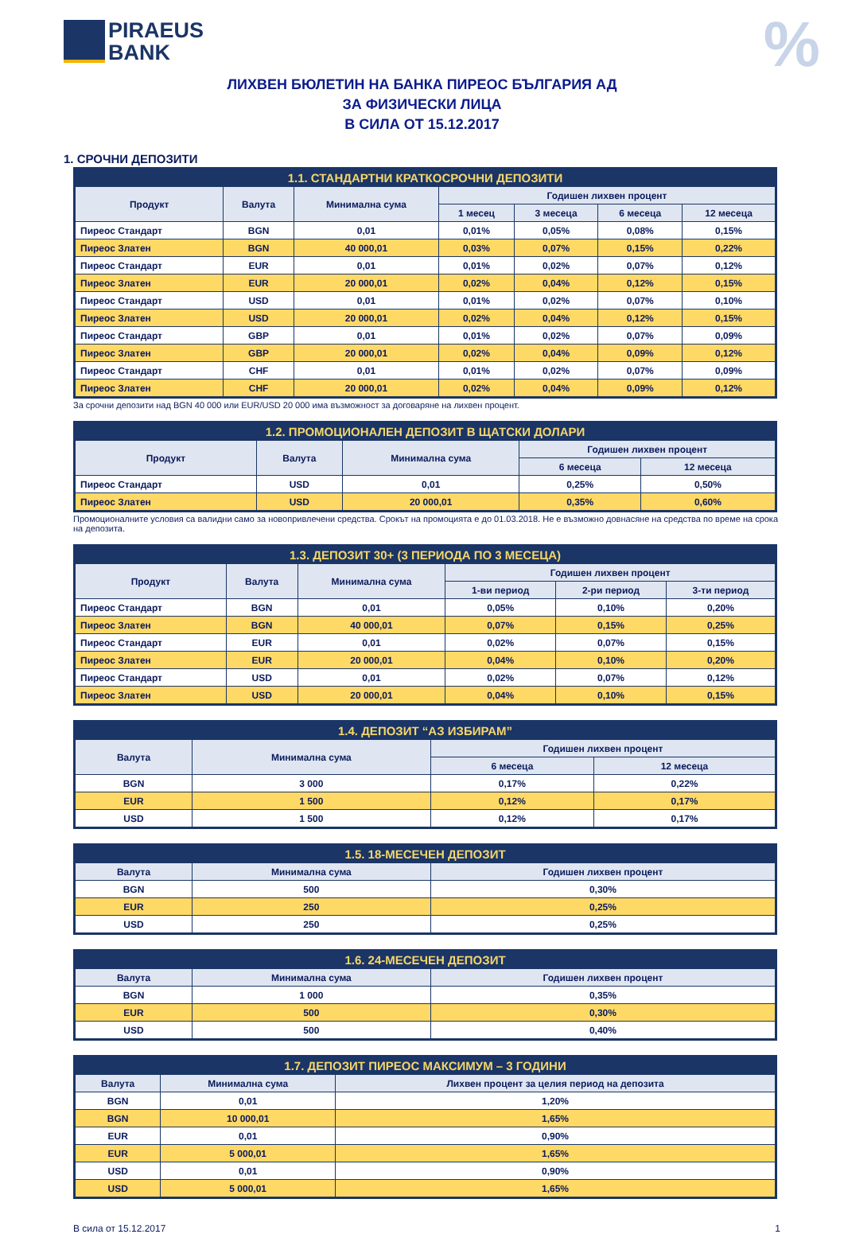PIRAEUS
BANK
%
ЛИХВЕН БЮЛЕТИН НА БАНКА ПИРЕОС БЪЛГАРИЯ АД
ЗА ФИЗИЧЕСКИ ЛИЦА
В СИЛА ОТ 15.12.2017
1. СРОЧНИ ДЕПОЗИТИ
| 1.1. СТАНДАРТНИ КРАТКОСРОЧНИ ДЕПОЗИТИ | | | | | | |
| --- | --- | --- | --- | --- | --- | --- |
| Продукт | Валута | Минимална сума | Годишен лихвен процент | | | |
| | | | 1 месец | 3 месеца | 6 месеца | 12 месеца |
| Пиреос Стандарт | BGN | 0,01 | 0,01% | 0,05% | 0,08% | 0,15% |
| Пиреос Златен | BGN | 40 000,01 | 0,03% | 0,07% | 0,15% | 0,22% |
| Пиреос Стандарт | EUR | 0,01 | 0,01% | 0,02% | 0,07% | 0,12% |
| Пиреос Златен | EUR | 20 000,01 | 0,02% | 0,04% | 0,12% | 0,15% |
| Пиреос Стандарт | USD | 0,01 | 0,01% | 0,02% | 0,07% | 0,10% |
| Пиреос Златен | USD | 20 000,01 | 0,02% | 0,04% | 0,12% | 0,15% |
| Пиреос Стандарт | GBP | 0,01 | 0,01% | 0,02% | 0,07% | 0,09% |
| Пиреос Златен | GBP | 20 000,01 | 0,02% | 0,04% | 0,09% | 0,12% |
| Пиреос Стандарт | CHF | 0,01 | 0,01% | 0,02% | 0,07% | 0,09% |
| Пиреос Златен | CHF | 20 000,01 | 0,02% | 0,04% | 0,09% | 0,12% |
За срочни депозити над BGN 40 000 или EUR/USD 20 000 има възможност за договаряне на лихвен процент.
| 1.2. ПРОМОЦИОНАЛЕН ДЕПОЗИТ В ЩАТСКИ ДОЛАРИ | | | | |
| --- | --- | --- | --- | --- |
| Продукт | Валута | Минимална сума | Годишен лихвен процент | |
| | | | 6 месеца | 12 месеца |
| Пиреос Стандарт | USD | 0,01 | 0,25% | 0,50% |
| Пиреос Златен | USD | 20 000,01 | 0,35% | 0,60% |
Промоционалните условия са валидни само за новопривлечени средства. Срокът на промоцията е до 01.03.2018. Не е възможно довнасяне на средства по време на срока на депозита.
| 1.3. ДЕПОЗИТ 30+ (3 ПЕРИОДА ПО 3 МЕСЕЦА) | | | | | |
| --- | --- | --- | --- | --- | --- |
| Продукт | Валута | Минимална сума | Годишен лихвен процент | | |
| | | | 1-ви период | 2-ри период | 3-ти период |
| Пиреос Стандарт | BGN | 0,01 | 0,05% | 0,10% | 0,20% |
| Пиреос Златен | BGN | 40 000,01 | 0,07% | 0,15% | 0,25% |
| Пиреос Стандарт | EUR | 0,01 | 0,02% | 0,07% | 0,15% |
| Пиреос Златен | EUR | 20 000,01 | 0,04% | 0,10% | 0,20% |
| Пиреос Стандарт | USD | 0,01 | 0,02% | 0,07% | 0,12% |
| Пиреос Златен | USD | 20 000,01 | 0,04% | 0,10% | 0,15% |
| 1.4. ДЕПОЗИТ “АЗ ИЗБИРАМ” | | | |
| --- | --- | --- | --- |
| Валута | Минимална сума | Годишен лихвен процент | |
| | | 6 месеца | 12 месеца |
| BGN | 3 000 | 0,17% | 0,22% |
| EUR | 1 500 | 0,12% | 0,17% |
| USD | 1 500 | 0,12% | 0,17% |
| 1.5. 18-МЕСЕЧЕН ДЕПОЗИТ | | |
| --- | --- | --- |
| Валута | Минимална сума | Годишен лихвен процент |
| BGN | 500 | 0,30% |
| EUR | 250 | 0,25% |
| USD | 250 | 0,25% |
| 1.6. 24-МЕСЕЧЕН ДЕПОЗИТ | | |
| --- | --- | --- |
| Валута | Минимална сума | Годишен лихвен процент |
| BGN | 1 000 | 0,35% |
| EUR | 500 | 0,30% |
| USD | 500 | 0,40% |
| 1.7. ДЕПОЗИТ ПИРЕОС МАКСИМУМ – 3 ГОДИНИ | | |
| --- | --- | --- |
| Валута | Минимална сума | Лихвен процент за целия период на депозита |
| BGN | 0,01 | 1,20% |
| BGN | 10 000,01 | 1,65% |
| EUR | 0,01 | 0,90% |
| EUR | 5 000,01 | 1,65% |
| USD | 0,01 | 0,90% |
| USD | 5 000,01 | 1,65% |
В сила от 15.12.2017 1